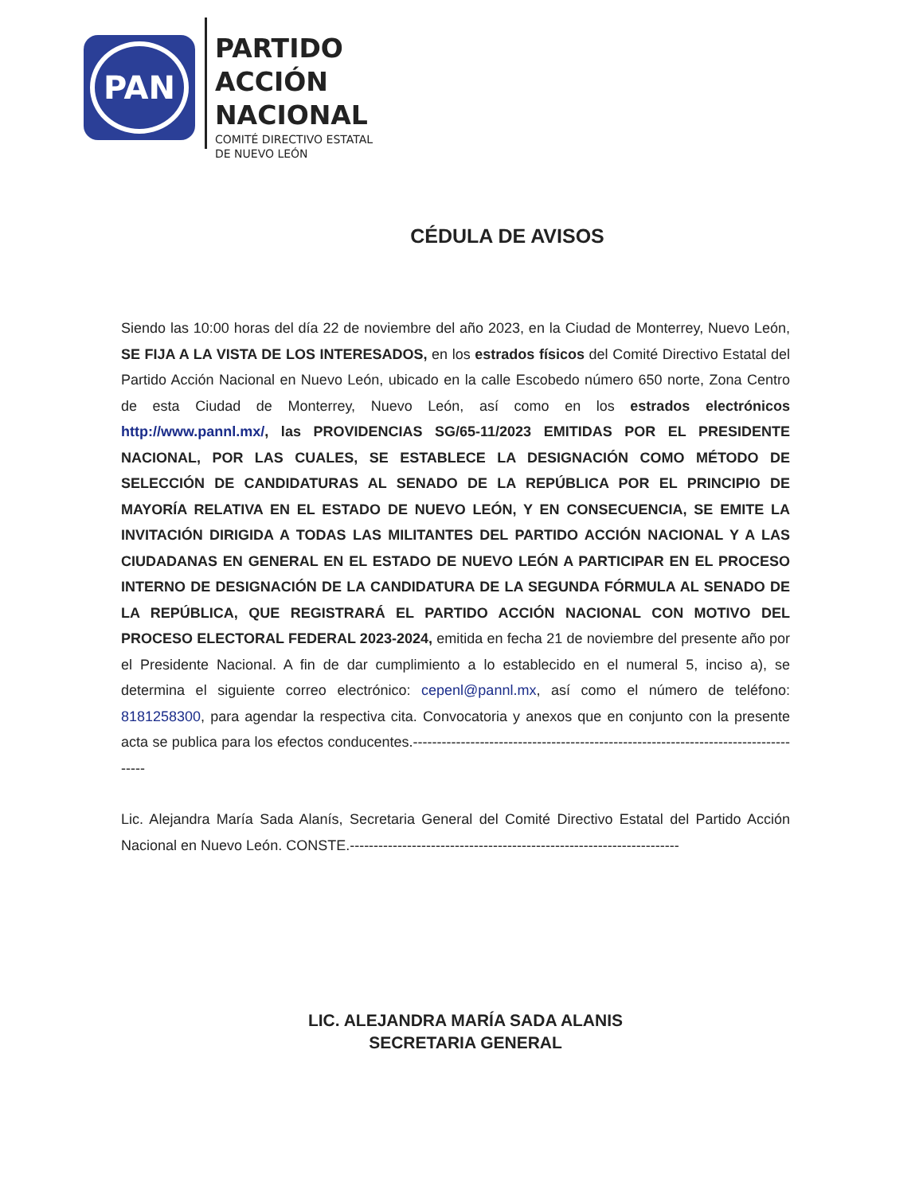PAN
PARTIDO
ACCIÓN
NACIONAL
COMITÉ DIRECTIVO ESTATAL
DE NUEVO LEÓN
CÉDULA DE AVISOS
Siendo las 10:00 horas del día 22 de noviembre del año 2023, en la Ciudad de Monterrey, Nuevo León, SE FIJA A LA VISTA DE LOS INTERESADOS, en los estrados físicos del Comité Directivo Estatal del Partido Acción Nacional en Nuevo León, ubicado en la calle Escobedo número 650 norte, Zona Centro de esta Ciudad de Monterrey, Nuevo León, así como en los estrados electrónicos http://www.pannl.mx/, las PROVIDENCIAS SG/65-11/2023 EMITIDAS POR EL PRESIDENTE NACIONAL, POR LAS CUALES, SE ESTABLECE LA DESIGNACIÓN COMO MÉTODO DE SELECCIÓN DE CANDIDATURAS AL SENADO DE LA REPÚBLICA POR EL PRINCIPIO DE MAYORÍA RELATIVA EN EL ESTADO DE NUEVO LEÓN, Y EN CONSECUENCIA, SE EMITE LA INVITACIÓN DIRIGIDA A TODAS LAS MILITANTES DEL PARTIDO ACCIÓN NACIONAL Y A LAS CIUDADANAS EN GENERAL EN EL ESTADO DE NUEVO LEÓN A PARTICIPAR EN EL PROCESO INTERNO DE DESIGNACIÓN DE LA CANDIDATURA DE LA SEGUNDA FÓRMULA AL SENADO DE LA REPÚBLICA, QUE REGISTRARÁ EL PARTIDO ACCIÓN NACIONAL CON MOTIVO DEL PROCESO ELECTORAL FEDERAL 2023-2024, emitida en fecha 21 de noviembre del presente año por el Presidente Nacional. A fin de dar cumplimiento a lo establecido en el numeral 5, inciso a), se determina el siguiente correo electrónico: cepenl@pannl.mx, así como el número de teléfono: 8181258300, para agendar la respectiva cita. Convocatoria y anexos que en conjunto con la presente acta se publica para los efectos conducentes.------------------------------------------------------------------------------------
Lic. Alejandra María Sada Alanís, Secretaria General del Comité Directivo Estatal del Partido Acción Nacional en Nuevo León. CONSTE.---------------------------------------------------------------------
LIC. ALEJANDRA MARÍA SADA ALANIS
SECRETARIA GENERAL